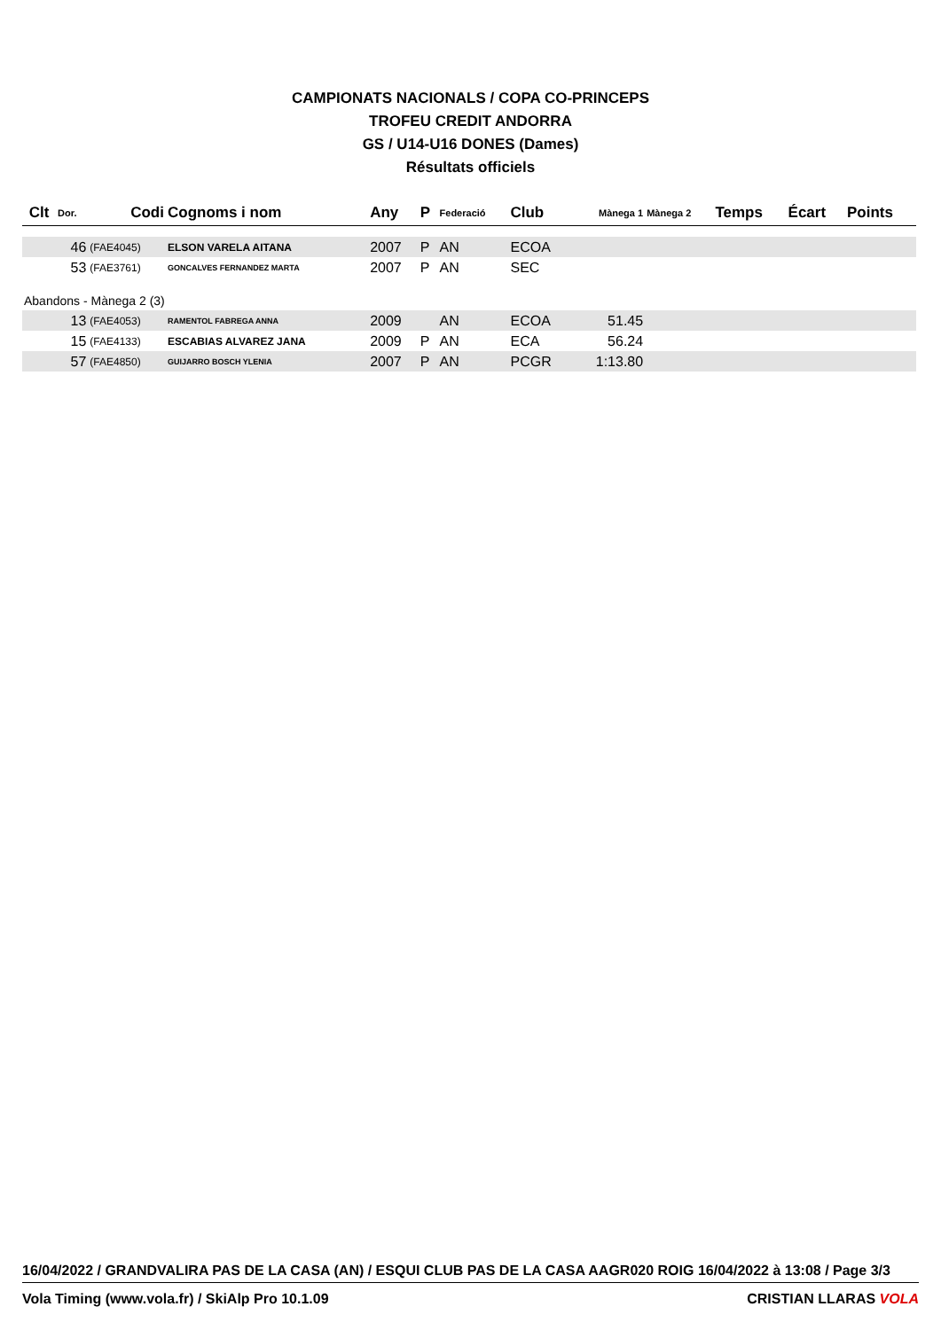CAMPIONATS NACIONALS / COPA CO-PRINCEPS
TROFEU CREDIT ANDORRA
GS / U14-U16 DONES (Dames)
Résultats officiels
| Clt | Dor. | Codi | Cognoms i nom | Any | P | Federació | Club | Mànega 1 | Mànega 2 | Temps | Écart | Points |
| --- | --- | --- | --- | --- | --- | --- | --- | --- | --- | --- | --- | --- |
| | 46 | (FAE4045) | ELSON VARELA AITANA | 2007 | P | AN | ECOA | | | | | |
| | 53 | (FAE3761) | GONCALVES FERNANDEZ MARTA | 2007 | P | AN | SEC | | | | | |
| Abandons - Mànega 2 (3) | | | | | | | | | | | | |
| | 13 | (FAE4053) | RAMENTOL FABREGA ANNA | 2009 | | AN | ECOA | 51.45 | | | | |
| | 15 | (FAE4133) | ESCABIAS ALVAREZ JANA | 2009 | P | AN | ECA | 56.24 | | | | |
| | 57 | (FAE4850) | GUIJARRO BOSCH YLENIA | 2007 | P | AN | PCGR | 1:13.80 | | | | |
16/04/2022 / GRANDVALIRA PAS DE LA CASA (AN) / ESQUI CLUB PAS DE LA CASA AAGR020 ROIG 16/04/2022 à 13:08 / Page 3/3
Vola Timing (www.vola.fr) / SkiAlp Pro 10.1.09 CRISTIAN LLARAS VOLA